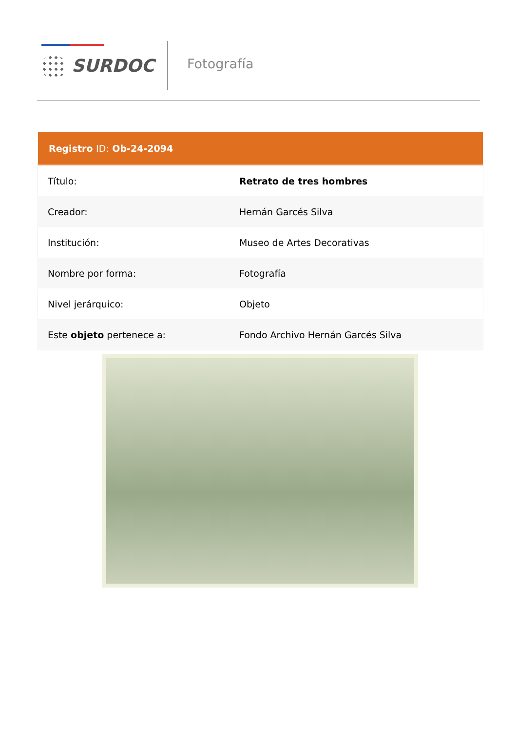SURDOC Fotografía
| Registro ID: Ob-24-2094 | |
| --- | --- |
| Título: | Retrato de tres hombres |
| Creador: | Hernán Garcés Silva |
| Institución: | Museo de Artes Decorativas |
| Nombre por forma: | Fotografía |
| Nivel jerárquico: | Objeto |
| Este objeto pertenece a: | Fondo Archivo Hernán Garcés Silva |